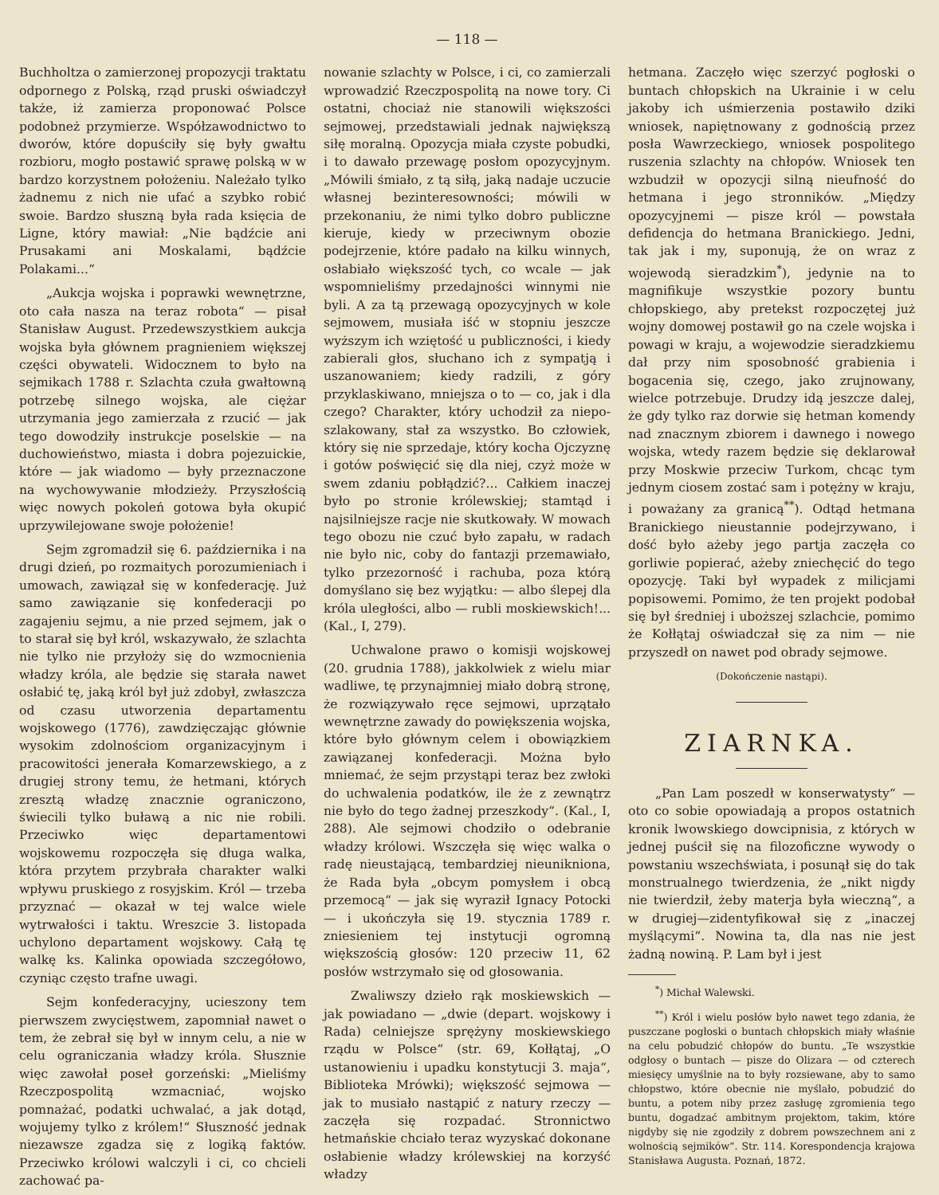— 118 —
Buchholtza o zamierzonej propozycji traktatu odpornego z Polską, rząd pruski oświadczył także, iż zamierza proponować Polsce podobneż przymierze. Współzawodnictwo to dworów, które dopuściły się były gwałtu rozbioru, mogło postawić sprawę polską w w bardzo korzystnem położeniu. Należało tylko żadnemu z nich nie ufać a szybko robić swoie. Bardzo słuszną była rada księcia de Ligne, który mawiał: „Nie bądźcie ani Prusakami ani Moskalami, bądźcie Polakami...“
„Aukcja wojska i poprawki wewnętrzne, oto cała nasza na teraz robota“ — pisał Stanisław August. Przedewszystkiem aukcja wojska była głównem pragnieniem większej części obywateli. Widocznem to było na sejmikach 1788 r. Szlachta czuła gwałtowną potrzebę silnego wojska, ale ciężar utrzymania jego zamierzała z rzucić — jak tego dowodziły instrukcje poselskie — na duchowieństwo, miasta i dobra pojezuickie, które — jak wiadomo — były przeznaczone na wychowywanie młodzieży. Przyszłością więc nowych pokoleń gotowa była okupić uprzywilejowane swoje położenie!
Sejm zgromadził się 6. października i na drugi dzień, po rozmaitych porozumieniach i umowach, zawiązał się w konfederację. Już samo zawiązanie się konfederacji po zagajeniu sejmu, a nie przed sejmem, jak o to starał się był król, wskazywało, że szlachta nie tylko nie przyłoży się do wzmocnienia władzy króla, ale będzie się starała nawet osłabić tę, jaką król był już zdobył, zwłaszcza od czasu utworzenia departamentu wojskowego (1776), zawdzięczając głównie wysokim zdolnościom organizacyjnym i pracowitości jenerała Komarzewskiego, a z drugiej strony temu, że hetmani, których zresztą władzę znacznie ograniczono, świecili tylko buławą a nic nie robili. Przeciwko więc departamentowi wojskowemu rozpoczęła się długa walka, która przytem przybrała charakter walki wpływu pruskiego z rosyjskim. Król — trzeba przyznać — okazał w tej walce wiele wytrwałości i taktu. Wreszcie 3. listopada uchylono departament wojskowy. Całą tę walkę ks. Kalinka opowiada szczegółowo, czyniąc często trafne uwagi.
Sejm konfederacyjny, ucieszony tem pierwszem zwycięstwem, zapomniał nawet o tem, że zebrał się był w innym celu, a nie w celu ograniczania władzy króla. Słusznie więc zawołał poseł gorzeński: „Mieliśmy Rzeczpospolitą wzmacniać, wojsko pomnażać, podatki uchwalać, a jak dotąd, wojujemy tylko z królem!“ Słuszność jednak niezawsze zgadza się z logiką faktów. Przeciwko królowi walczyli i ci, co chcieli zachować pa-
nowanie szlachty w Polsce, i ci, co zamierzali wprowadzić Rzeczpospolitą na nowe tory. Ci ostatni, chociaż nie stanowili większości sejmowej, przedstawiali jednak największą siłę moralną. Opozycja miała czyste pobudki, i to dawało przewagę posłom opozycyjnym. „Mówili śmiało, z tą siłą, jaką nadaje uczucie własnej bezinteresowności; mówili w przekonaniu, że nimi tylko dobro publiczne kieruje, kiedy w przeciwnym obozie podejrzenie, które padało na kilku winnych, osłabiało większość tych, co wcale — jak wspomnieliśmy przedajności winnymi nie byli. A za tą przewagą opozycyjnych w kole sejmowem, musiała iść w stopniu jeszcze wyższym ich wziętość u publiczności, i kiedy zabierali głos, słuchano ich z sympatją i uszanowaniem; kiedy radzili, z góry przyklaskiwano, mniejsza o to — co, jak i dla czego? Charakter, który uchodził za niepo-szlakowany, stał za wszystko. Bo człowiek, który się nie sprzedaje, który kocha Ojczyznę i gotów poświęcić się dla niej, czyż może w swem zdaniu pobłądzić?... Całkiem inaczej było po stronie królewskiej; stamtąd i najsilniejsze racje nie skutkowały. W mowach tego obozu nie czuć było zapału, w radach nie było nic, coby do fantazji przemawiało, tylko przezorność i rachuba, poza którą domyślano się bez wyjątku: — albo ślepej dla króla uległości, albo — rubli moskiewskich!... (Kal., I, 279).
Uchwalone prawo o komisji wojskowej (20. grudnia 1788), jakkolwiek z wielu miar wadliwe, tę przynajmniej miało dobrą stronę, że rozwiązywało ręce sejmowi, uprzątało wewnętrzne zawady do powiększenia wojska, które było głównym celem i obowiązkiem zawiązanej konfederacji. Można było mniemać, że sejm przystąpi teraz bez zwłoki do uchwalenia podatków, ile że z zewnątrz nie było do tego żadnej przeszkody“. (Kal., I, 288). Ale sejmowi chodziło o odebranie władzy królowi. Wszczęła się więc walka o radę nieustającą, tembardziej nieunikniona, że Rada była „obcym pomysłem i obcą przemocą“ — jak się wyraził Ignacy Potocki — i ukończyła się 19. stycznia 1789 r. zniesieniem tej instytucji ogromną większością głosów: 120 przeciw 11, 62 posłów wstrzymało się od głosowania.
Zwaliwszy dzieło rąk moskiewskich — jak powiadano — „dwie (depart. wojskowy i Rada) celniejsze sprężyny moskiewskiego rządu w Polsce“ (str. 69, Kołłątaj, „O ustanowieniu i upadku konstytucji 3. maja“, Biblioteka Mrówki); większość sejmowa — jak to musiało nastąpić z natury rzeczy — zaczęła się rozpadać. Stronnictwo hetmańskie chciało teraz wyzyskać dokonane osłabienie władzy królewskiej na korzyść władzy
hetmana. Zaczęło więc szerzyć pogłoski o buntach chłopskich na Ukrainie i w celu jakoby ich uśmierzenia postawiło dziki wniosek, napiętnowany z godnością przez posła Wawrzeckiego, wniosek pospolitego ruszenia szlachty na chłopów. Wniosek ten wzbudził w opozycji silną nieufność do hetmana i jego stronników. „Między opozycyjnemi — pisze król — powstała defidencja do hetmana Branickiego. Jedni, tak jak i my, suponują, że on wraz z wojewodą sieradzkim<sup>*</sup>), jedynie na to magnifikuje wszystkie pozory buntu chłopskiego, aby pretekst rozpoczętej już wojny domowej postawił go na czele wojska i powagi w kraju, a wojewodzie sieradzkiemu dał przy nim sposobność grabienia i bogacenia się, czego, jako zrujnowany, wielce potrzebuje. Drudzy idą jeszcze dalej, że gdy tylko raz dorwie się hetman komendy nad znacznym zbiorem i dawnego i nowego wojska, wtedy razem będzie się deklarował przy Moskwie przeciw Turkom, chcąc tym jednym ciosem zostać sam i potężny w kraju, i poważany za granicą<sup>**</sup>). Odtąd hetmana Branickiego nieustannie podejrzywano, i dość było ażeby jego partja zaczęła co gorliwie popierać, ażeby zniechęcić do tego opozycję. Taki był wypadek z milicjami popisowemi. Pomimo, że ten projekt podobał się był średniej i uboższej szlachcie, pomimo że Kołłątaj oświadczał się za nim — nie przyszedł on nawet pod obrady sejmowe.
(Dokończenie nastąpi).
ZIARNKA.
„Pan Lam poszedł w konserwatysty“ — oto co sobie opowiadają a propos ostatnich kronik lwowskiego dowcipnisia, z których w jednej puścił się na filozoficzne wywody o powstaniu wszechświata, i posunął się do tak monstrualnego twierdzenia, że „nikt nigdy nie twierdził, żeby materja była wieczną“, a w drugiej—zidentyfikował się z „inaczej myślącymi“. Nowina ta, dla nas nie jest żadną nowiną. P. Lam był i jest
<sup>*</sup>) Michał Walewski.
<sup>**</sup>) Król i wielu posłów było nawet tego zdania, że puszczane pogłoski o buntach chłopskich miały właśnie na celu pobudzić chłopów do buntu. „Te wszystkie odgłosy o buntach — pisze do Olizara — od czterech miesięcy umyślnie na to były rozsiewane, aby to samo chłopstwo, które obecnie nie myślało, pobudzić do buntu, a potem niby przez zasługę zgromienia tego buntu, dogadzać ambitnym projektom, takim, które nigdyby się nie zgodziły z dobrem powszechnem ani z wolnością sejmików“. Str. 114. Korespondencja krajowa Stanisława Augusta. Poznań, 1872.